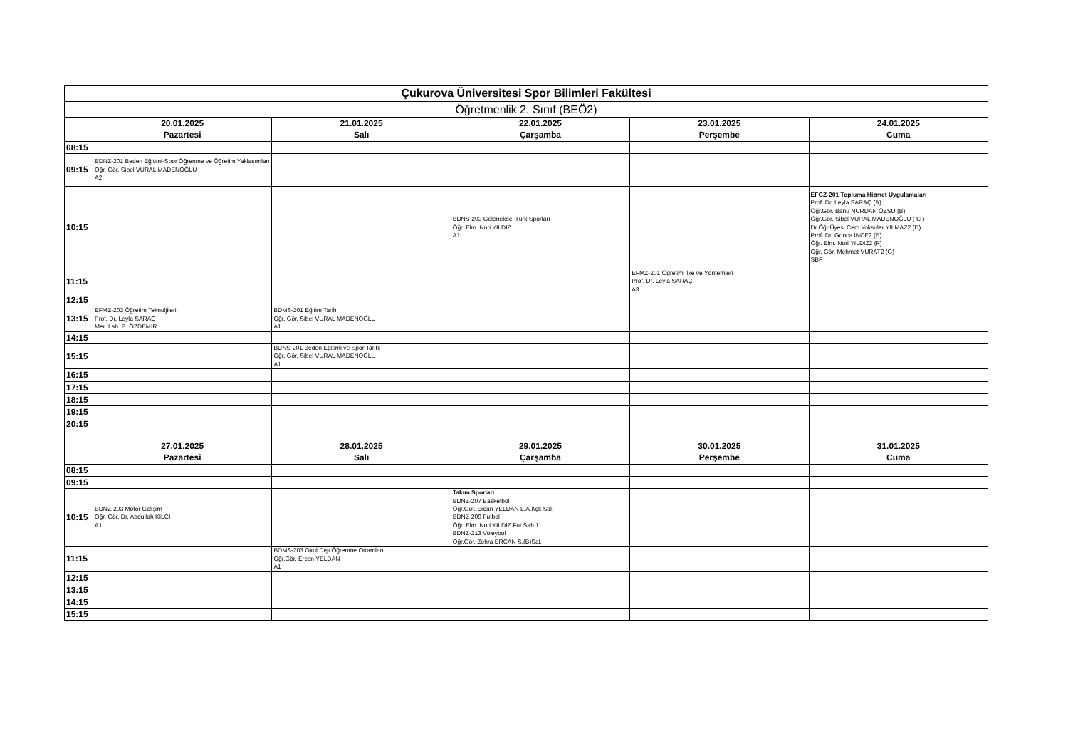| Çukurova Üniversitesi Spor Bilimleri Fakültesi | | | | | |
| --- | --- | --- | --- | --- | --- |
| Öğretmenlik 2. Sınıf (BEÖ2) | | | | | |
| | 20.01.2025 Pazartesi | 21.01.2025 Salı | 22.01.2025 Çarşamba | 23.01.2025 Perşembe | 24.01.2025 Cuma |
| 08:15 | | | | | |
| 09:15 | BDNZ-201 Beden Eğitimi-Spor Öğrenme ve Öğretim Yaklaşımları Öğr. Gör. Sibel VURAL MADENOĞLU A2 | | | | |
| 10:15 | | | BDNS-203 Geleneksel Türk Sporları Öğr. Elm. Nuri YILDIZ A1 | | EFGZ-201 Topluma Hizmet Uygulamaları Prof. Dr. Leyla SARAÇ (A) Öğr.Gör. Banu NURDAN ÖZSU (B) Öğr.Gör. Sibel VURAL MADENOĞLU ( C ) Dr.Öğr.Üyesi Cem Yoksuler YILMAZ2 (D) Prof. Dr. Gonca İNCE2 (E) Öğr. Elm. Nuri YILDIZ2 (F) Öğr. Gör. Mehmet VURAT2 (G) SBF |
| 11:15 | | | | EFMZ-201 Öğretim İlke ve Yöntemleri Prof. Dr. Leyla SARAÇ A3 | |
| 12:15 | | | | | |
| 13:15 | EFMZ-203 Öğretim Teknoljileri Prof. Dr. Leyla SARAÇ Mer. Lab. B. ÖZDEMİR | BDMS-201 Eğitim Tarihi Öğr. Gör. Sibel VURAL MADENOĞLU A1 | | | |
| 14:15 | | | | | |
| 15:15 | | BDNS-201 Beden Eğitimi ve Spor Tarihi Öğr. Gör. Sibel VURAL MADENOĞLU A1 | | | |
| 16:15 | | | | | |
| 17:15 | | | | | |
| 18:15 | | | | | |
| 19:15 | | | | | |
| 20:15 | | | | | |
| | 27.01.2025 Pazartesi | 28.01.2025 Salı | 29.01.2025 Çarşamba | 30.01.2025 Perşembe | 31.01.2025 Cuma |
| 08:15 | | | | | |
| 09:15 | | | | | |
| 10:15 | BDNZ-203 Motor Gelişim Öğr. Gör. Dr. Abdullah KILCI A1 | | Takım Sporları BDNZ-207 Basketbol Öğr.Gör. Ercan YELDAN L.A.Kçk Sal. BDNZ-209 Futbol Öğr. Elm. Nuri YILDIZ Fut.Sah.1 BDNZ-213 Voleybol Öğr.Gör. Zehra ERCAN S.(B)Sal. | | |
| 11:15 | | BDMS-203 Okul Dışı Öğrenme Ortamları Öğr.Gör. Ercan YELDAN A1 | | | |
| 12:15 | | | | | |
| 13:15 | | | | | |
| 14:15 | | | | | |
| 15:15 | | | | | |